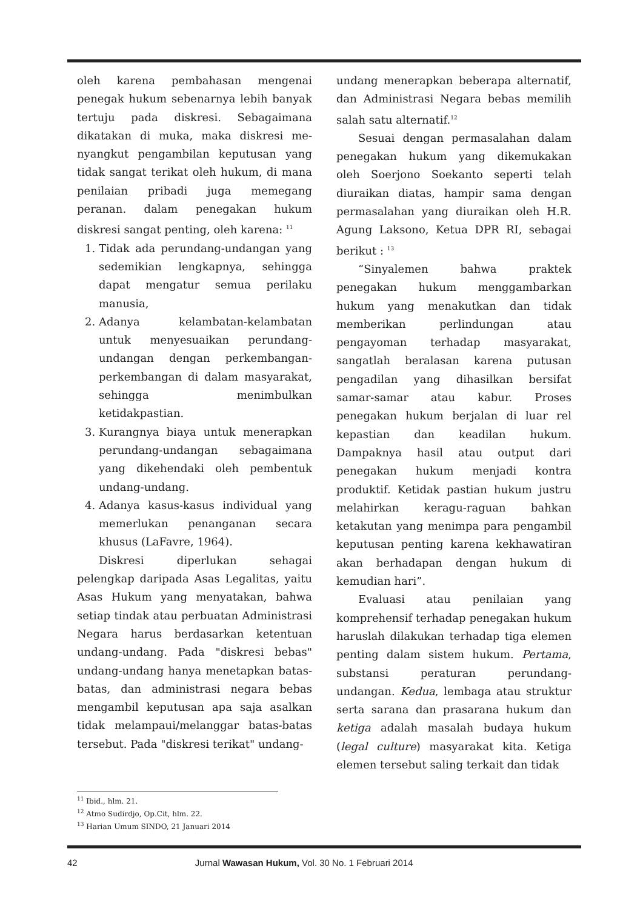oleh karena pembahasan mengenai penegak hukum sebenarnya lebih banyak tertuju pada diskresi. Sebagaimana dikatakan di muka, maka diskresi me-nyangkut pengambilan keputusan yang tidak sangat terikat oleh hukum, di mana penilaian pribadi juga memegang peranan. dalam penegakan hukum diskresi sangat penting, oleh karena: <sup>11</sup>
1. Tidak ada perundang-undangan yang sedemikian lengkapnya, sehingga dapat mengatur semua perilaku manusia,
2. Adanya kelambatan-kelambatan untuk menyesuaikan perundang-undangan dengan perkembangan-perkembangan di dalam masyarakat, sehingga menimbulkan ketidakpastian.
3. Kurangnya biaya untuk menerapkan perundang-undangan sebagaimana yang dikehendaki oleh pembentuk undang-undang.
4. Adanya kasus-kasus individual yang memerlukan penanganan secara khusus (LaFavre, 1964).
Diskresi diperlukan sehagai pelengkap daripada Asas Legalitas, yaitu Asas Hukum yang menyatakan, bahwa setiap tindak atau perbuatan Administrasi Negara harus berdasarkan ketentuan undang-undang. Pada "diskresi bebas" undang-undang hanya menetapkan batas-batas, dan administrasi negara bebas mengambil keputusan apa saja asalkan tidak melampaui/melanggar batas-batas tersebut. Pada "diskresi terikat" undang-
undang menerapkan beberapa alternatif, dan Administrasi Negara bebas memilih salah satu alternatif.<sup>12</sup>
Sesuai dengan permasalahan dalam penegakan hukum yang dikemukakan oleh Soerjono Soekanto seperti telah diuraikan diatas, hampir sama dengan permasalahan yang diuraikan oleh H.R. Agung Laksono, Ketua DPR RI, sebagai berikut : <sup>13</sup>
“Sinyalemen bahwa praktek penegakan hukum menggambarkan hukum yang menakutkan dan tidak memberikan perlindungan atau pengayoman terhadap masyarakat, sangatlah beralasan karena putusan pengadilan yang dihasilkan bersifat samar-samar atau kabur. Proses penegakan hukum berjalan di luar rel kepastian dan keadilan hukum. Dampaknya hasil atau output dari penegakan hukum menjadi kontra produktif. Ketidak pastian hukum justru melahirkan keragu-raguan bahkan ketakutan yang menimpa para pengambil keputusan penting karena kekhawatiran akan berhadapan dengan hukum di kemudian hari”.
Evaluasi atau penilaian yang komprehensif terhadap penegakan hukum haruslah dilakukan terhadap tiga elemen penting dalam sistem hukum. Pertama, substansi peraturan perundang-undangan. Kedua, lembaga atau struktur serta sarana dan prasarana hukum dan ketiga adalah masalah budaya hukum (legal culture) masyarakat kita. Ketiga elemen tersebut saling terkait dan tidak
<sup>11</sup> Ibid., hlm. 21.
<sup>12</sup> Atmo Sudirdjo, Op.Cit, hlm. 22.
<sup>13</sup> Harian Umum SINDO, 21 Januari 2014
42 Jurnal Wawasan Hukum, Vol. 30 No. 1 Februari 2014